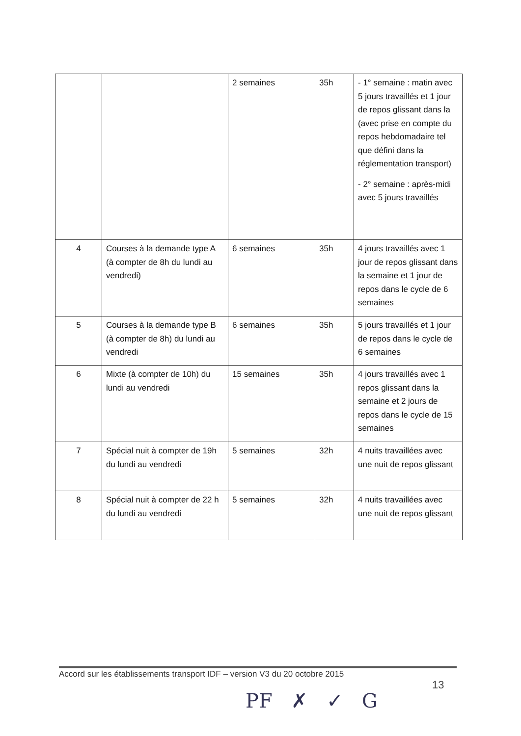| | | 2 semaines | 35h | - 1° semaine : matin avec 5 jours travaillés et 1 jour de repos glissant dans la (avec prise en compte du repos hebdomadaire tel que défini dans la réglementation transport) - 2° semaine : après-midi avec 5 jours travaillés |
| 4 | Courses à la demande type A (à compter de 8h du lundi au vendredi) | 6 semaines | 35h | 4 jours travaillés avec 1 jour de repos glissant dans la semaine et 1 jour de repos dans le cycle de 6 semaines |
| 5 | Courses à la demande type B (à compter de 8h) du lundi au vendredi | 6 semaines | 35h | 5 jours travaillés et 1 jour de repos dans le cycle de 6 semaines |
| 6 | Mixte (à compter de 10h) du lundi au vendredi | 15 semaines | 35h | 4 jours travaillés avec 1 repos glissant dans la semaine et 2 jours de repos dans le cycle de 15 semaines |
| 7 | Spécial nuit à compter de 19h du lundi au vendredi | 5 semaines | 32h | 4 nuits travaillées avec une nuit de repos glissant |
| 8 | Spécial nuit à compter de 22 h du lundi au vendredi | 5 semaines | 32h | 4 nuits travaillées avec une nuit de repos glissant |
Accord sur les établissements transport IDF – version V3 du 20 octobre 2015
13
PF ✗ ✓ G